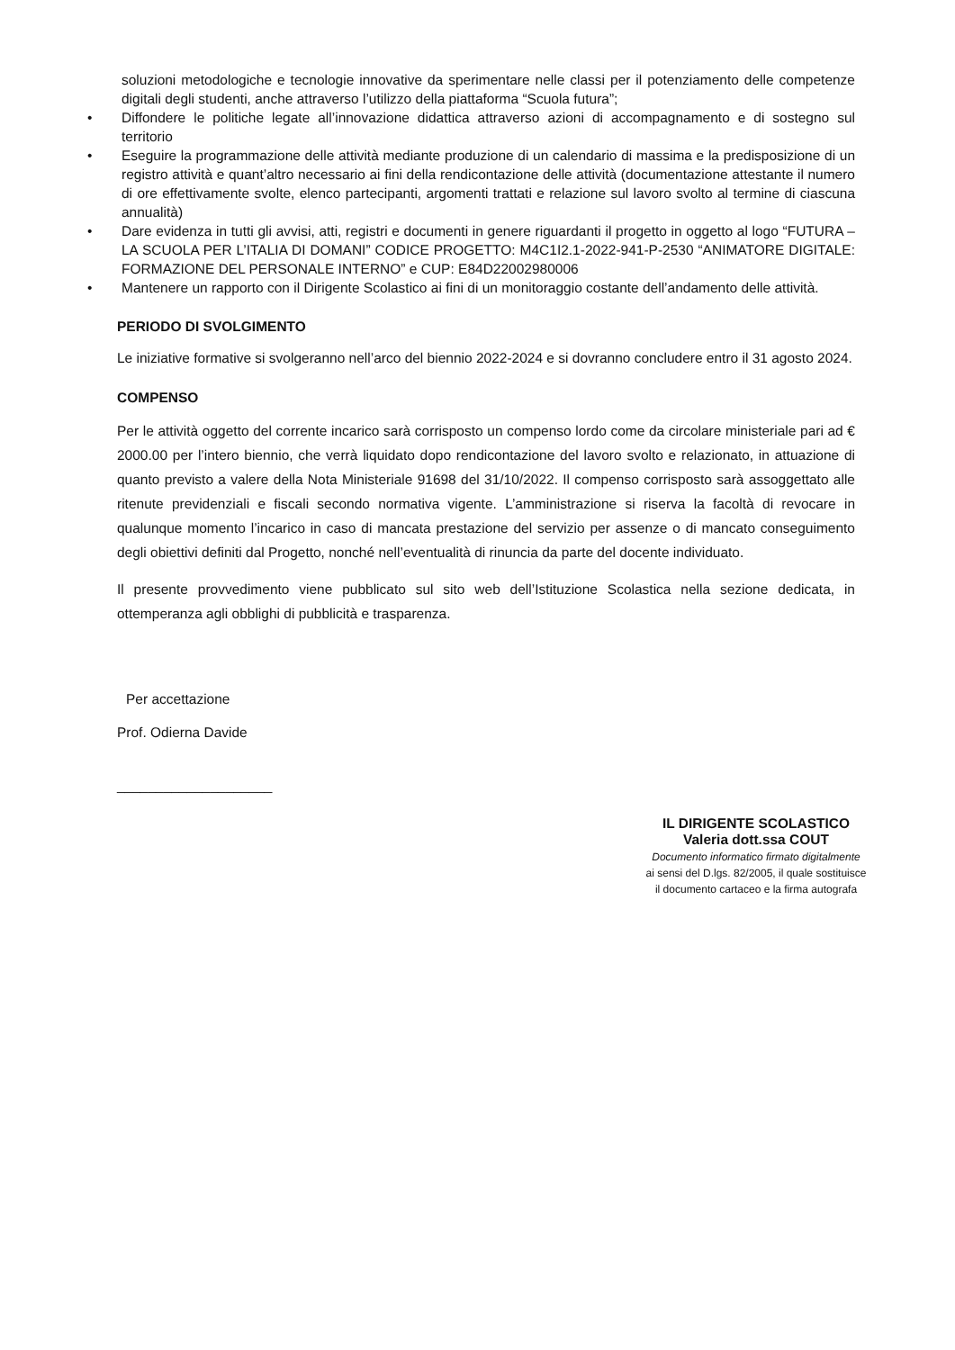soluzioni metodologiche e tecnologie innovative da sperimentare nelle classi per il potenziamento delle competenze digitali degli studenti, anche attraverso l’utilizzo della piattaforma “Scuola futura”;
• Diffondere le politiche legate all’innovazione didattica attraverso azioni di accompagnamento e di sostegno sul territorio
• Eseguire la programmazione delle attività mediante produzione di un calendario di massima e la predisposizione di un registro attività e quant’altro necessario ai fini della rendicontazione delle attività (documentazione attestante il numero di ore effettivamente svolte, elenco partecipanti, argomenti trattati e relazione sul lavoro svolto al termine di ciascuna annualità)
• Dare evidenza in tutti gli avvisi, atti, registri e documenti in genere riguardanti il progetto in oggetto al logo “FUTURA – LA SCUOLA PER L’ITALIA DI DOMANI” CODICE PROGETTO: M4C1I2.1-2022-941-P-2530 “ANIMATORE DIGITALE: FORMAZIONE DEL PERSONALE INTERNO” e CUP: E84D22002980006
• Mantenere un rapporto con il Dirigente Scolastico ai fini di un monitoraggio costante dell’andamento delle attività.
PERIODO DI SVOLGIMENTO
Le iniziative formative si svolgeranno nell’arco del biennio 2022-2024 e si dovranno concludere entro il 31 agosto 2024.
COMPENSO
Per le attività oggetto del corrente incarico sarà corrisposto un compenso lordo come da circolare ministeriale pari ad € 2000.00 per l’intero biennio, che verrà liquidato dopo rendicontazione del lavoro svolto e relazionato, in attuazione di quanto previsto a valere della Nota Ministeriale 91698 del 31/10/2022. Il compenso corrisposto sarà assoggettato alle ritenute previdenziali e fiscali secondo normativa vigente. L’amministrazione si riserva la facoltà di revocare in qualunque momento l’incarico in caso di mancata prestazione del servizio per assenze o di mancato conseguimento degli obiettivi definiti dal Progetto, nonché nell’eventualità di rinuncia da parte del docente individuato.
Il presente provvedimento viene pubblicato sul sito web dell’Istituzione Scolastica nella sezione dedicata, in ottemperanza agli obblighi di pubblicità e trasparenza.
Per accettazione
Prof. Odierna Davide
____________________
IL DIRIGENTE SCOLASTICO
Valeria dott.ssa COUT
Documento informatico firmato digitalmente
ai sensi del D.lgs. 82/2005, il quale sostituisce
il documento cartaceo e la firma autografa